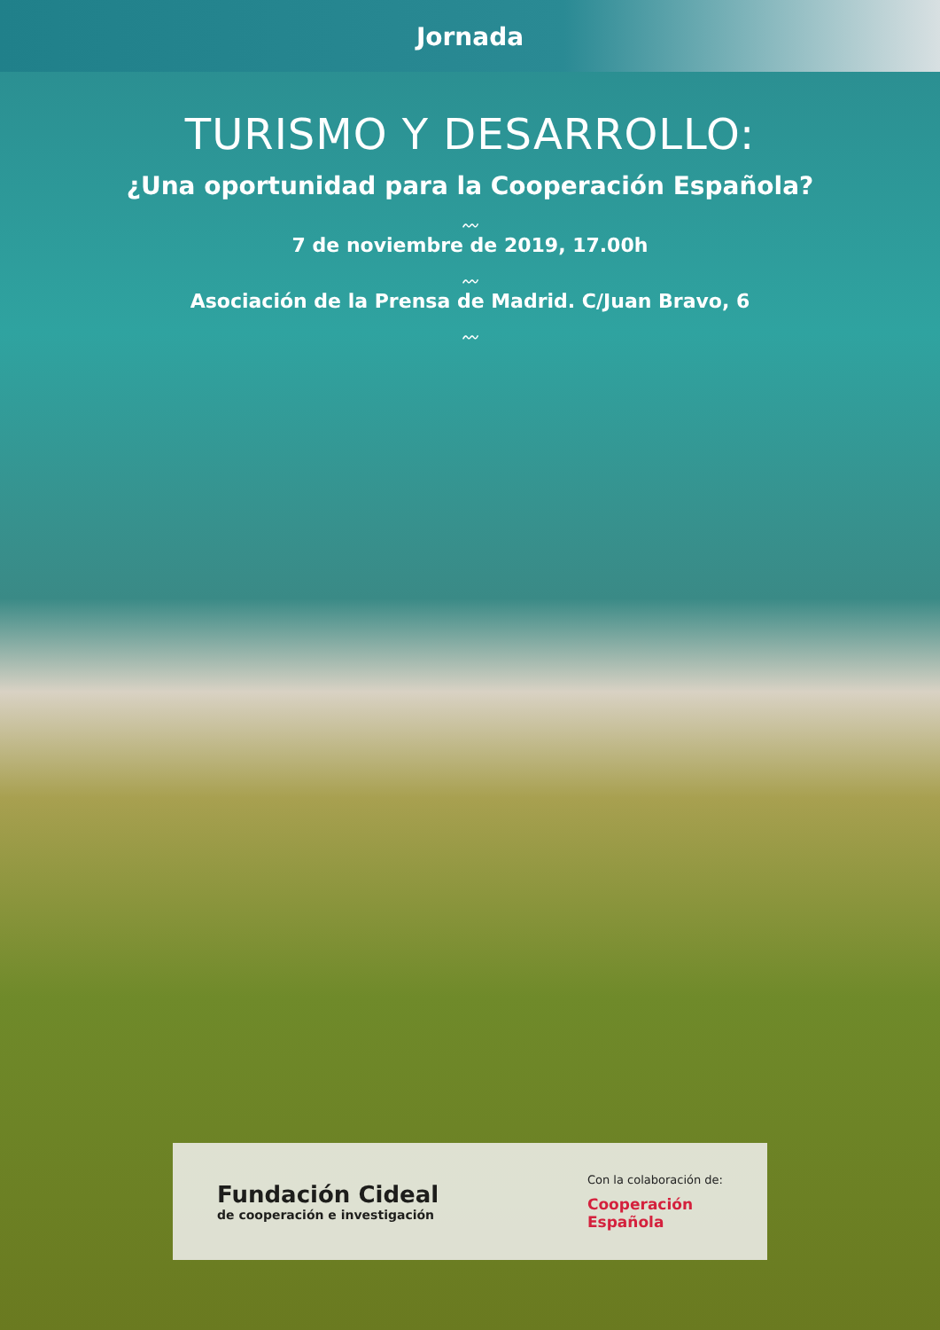Jornada
TURISMO Y DESARROLLO:
¿Una oportunidad para la Cooperación Española?
〰
7 de noviembre de 2019, 17.00h
〰
Asociación de la Prensa de Madrid. C/Juan Bravo, 6
〰
Fundación Cideal
de cooperación e investigación
Con la colaboración de:
Cooperación
Española